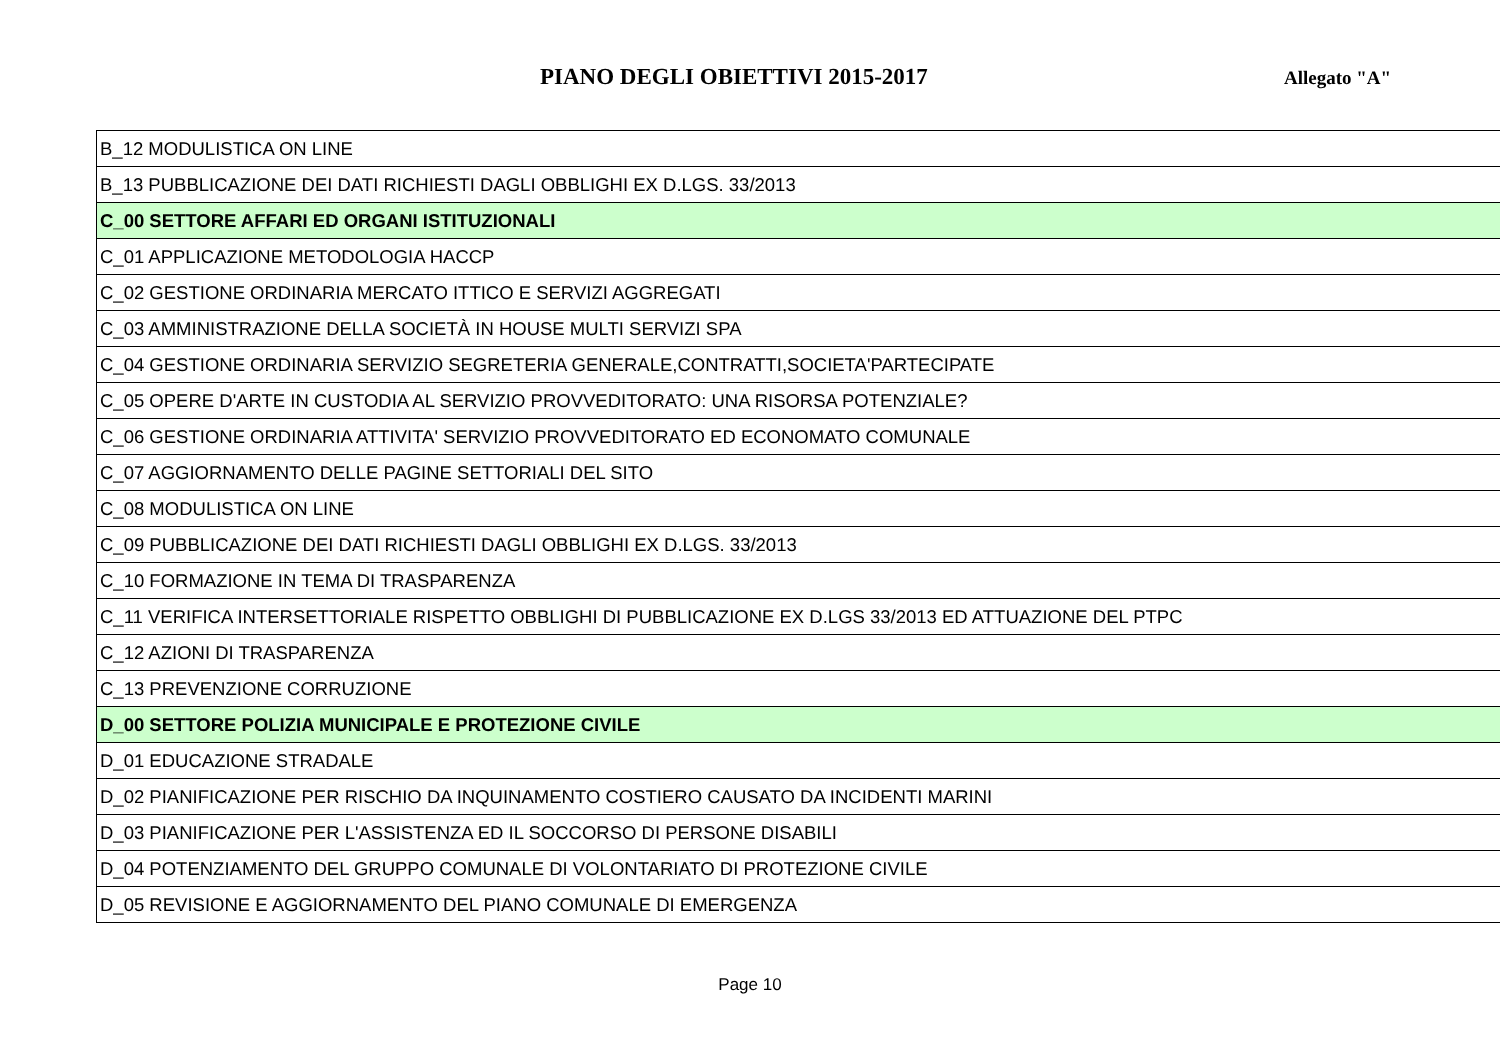PIANO DEGLI OBIETTIVI 2015-2017
Allegato "A"
| B_12 MODULISTICA ON LINE |
| B_13 PUBBLICAZIONE DEI DATI RICHIESTI DAGLI OBBLIGHI EX D.LGS. 33/2013 |
| C_00 SETTORE AFFARI ED ORGANI ISTITUZIONALI |
| C_01 APPLICAZIONE METODOLOGIA HACCP |
| C_02 GESTIONE ORDINARIA MERCATO ITTICO E SERVIZI AGGREGATI |
| C_03 AMMINISTRAZIONE DELLA SOCIETÀ IN HOUSE MULTI SERVIZI SPA |
| C_04 GESTIONE ORDINARIA SERVIZIO SEGRETERIA GENERALE,CONTRATTI,SOCIETA'PARTECIPATE |
| C_05 OPERE D'ARTE IN CUSTODIA AL SERVIZIO PROVVEDITORATO: UNA RISORSA POTENZIALE? |
| C_06 GESTIONE ORDINARIA ATTIVITA' SERVIZIO PROVVEDITORATO ED ECONOMATO COMUNALE |
| C_07 AGGIORNAMENTO DELLE PAGINE SETTORIALI DEL SITO |
| C_08 MODULISTICA ON LINE |
| C_09 PUBBLICAZIONE DEI DATI RICHIESTI DAGLI OBBLIGHI EX D.LGS. 33/2013 |
| C_10 FORMAZIONE IN TEMA DI TRASPARENZA |
| C_11 VERIFICA INTERSETTORIALE RISPETTO OBBLIGHI DI PUBBLICAZIONE EX D.LGS 33/2013 ED ATTUAZIONE DEL PTPC |
| C_12 AZIONI DI TRASPARENZA |
| C_13 PREVENZIONE CORRUZIONE |
| D_00 SETTORE POLIZIA MUNICIPALE E PROTEZIONE CIVILE |
| D_01 EDUCAZIONE STRADALE |
| D_02 PIANIFICAZIONE PER RISCHIO DA INQUINAMENTO COSTIERO CAUSATO DA INCIDENTI MARINI |
| D_03 PIANIFICAZIONE PER L'ASSISTENZA ED IL SOCCORSO DI PERSONE DISABILI |
| D_04 POTENZIAMENTO DEL GRUPPO COMUNALE DI VOLONTARIATO DI PROTEZIONE CIVILE |
| D_05 REVISIONE E AGGIORNAMENTO DEL PIANO COMUNALE DI EMERGENZA |
Page 10